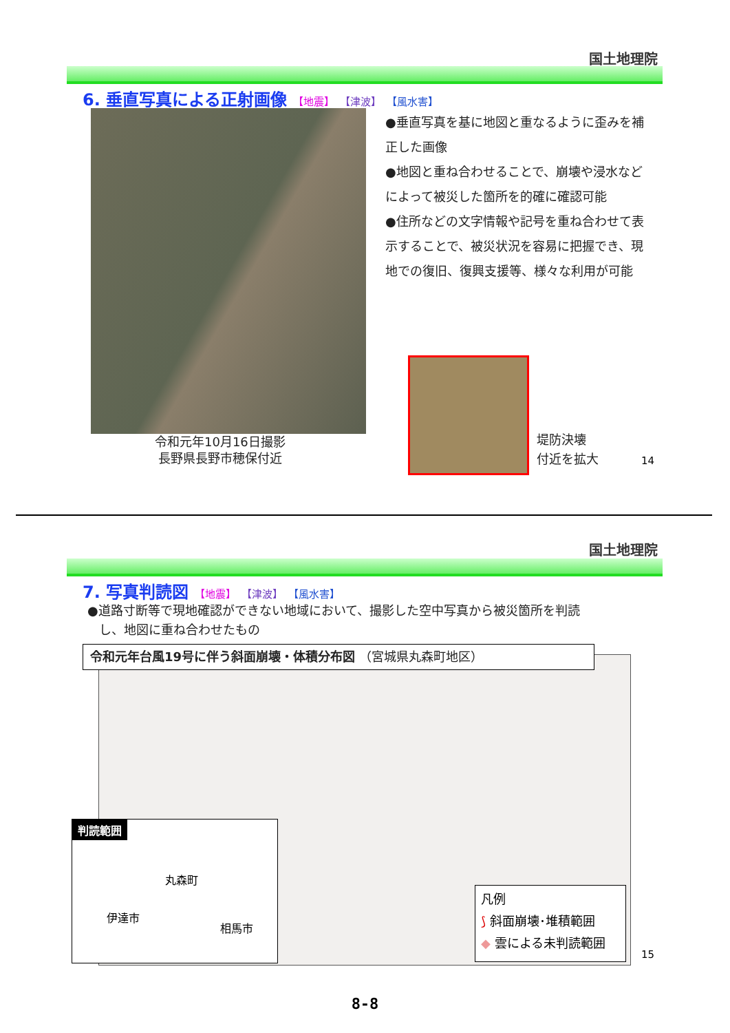国土地理院
6. 垂直写真による正射画像 【地震】 【津波】 【風水害】
令和元年10月16日撮影
長野県長野市穂保付近
●垂直写真を基に地図と重なるように歪みを補正した画像
●地図と重ね合わせることで、崩壊や浸水などによって被災した箇所を的確に確認可能
●住所などの文字情報や記号を重ね合わせて表示することで、被災状況を容易に把握でき、現地での復旧、復興支援等、様々な利用が可能
堤防決壊
付近を拡大
14
国土地理院
7. 写真判読図 【地震】 【津波】 【風水害】
●道路寸断等で現地確認ができない地域において、撮影した空中写真から被災箇所を判読
し、地図に重ね合わせたもの
令和元年台風19号に伴う斜面崩壊・体積分布図 （宮城県丸森町地区）
判読範囲
丸森町
伊達市
相馬市
凡例
⟆ 斜面崩壊･堆積範囲
◆ 雲による未判読範囲
15
8-8